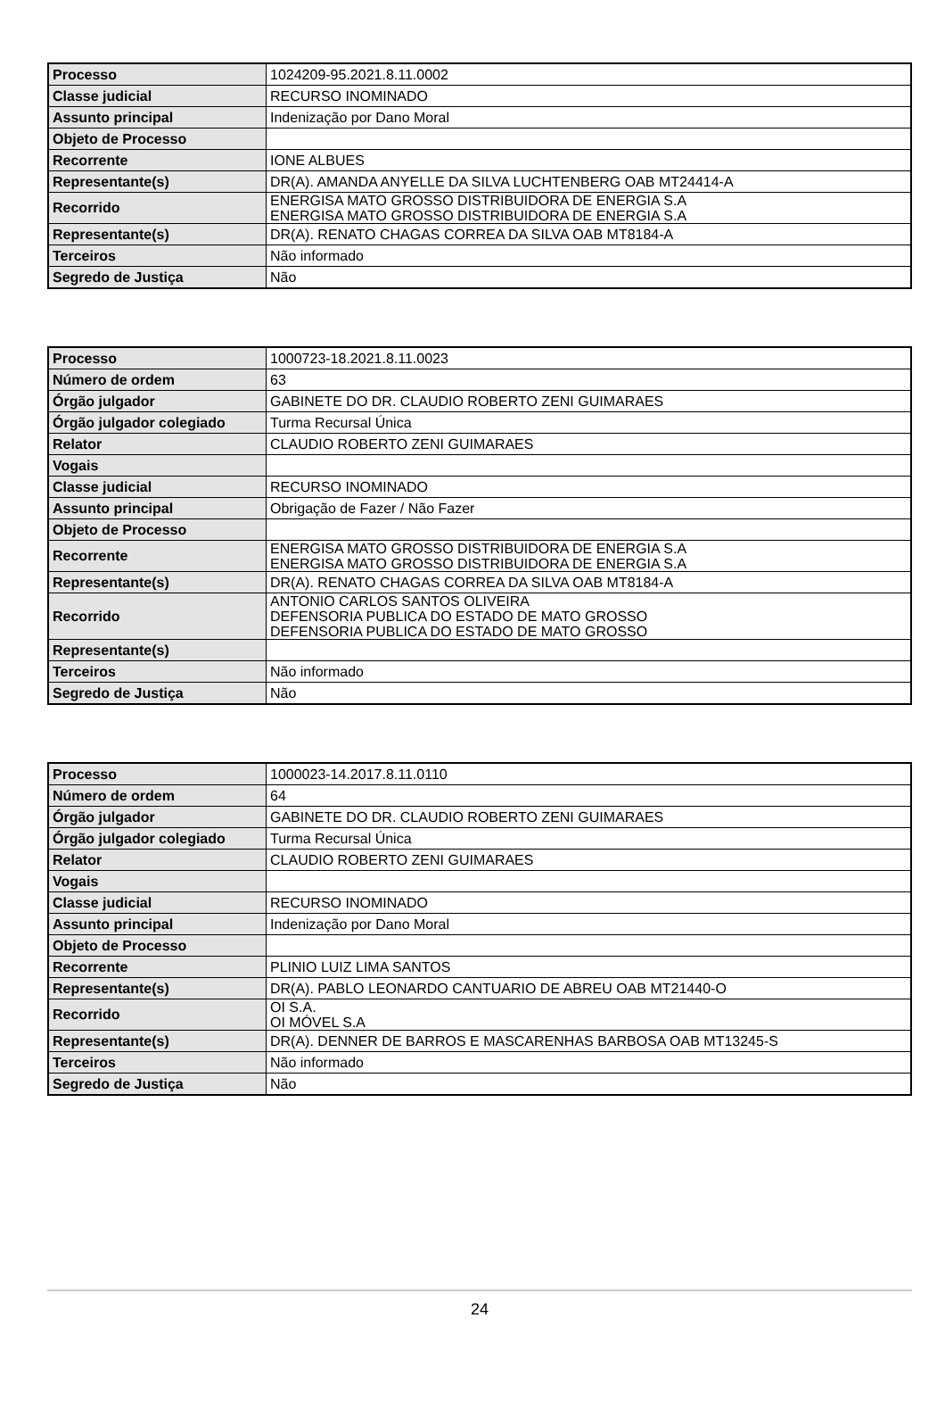| Processo | 1024209-95.2021.8.11.0002 |
| Classe judicial | RECURSO INOMINADO |
| Assunto principal | Indenização por Dano Moral |
| Objeto de Processo | |
| Recorrente | IONE ALBUES |
| Representante(s) | DR(A). AMANDA ANYELLE DA SILVA LUCHTENBERG OAB MT24414-A |
| Recorrido | ENERGISA MATO GROSSO DISTRIBUIDORA DE ENERGIA S.A ENERGISA MATO GROSSO DISTRIBUIDORA DE ENERGIA S.A |
| Representante(s) | DR(A). RENATO CHAGAS CORREA DA SILVA OAB MT8184-A |
| Terceiros | Não informado |
| Segredo de Justiça | Não |
| Processo | 1000723-18.2021.8.11.0023 |
| Número de ordem | 63 |
| Órgão julgador | GABINETE DO DR. CLAUDIO ROBERTO ZENI GUIMARAES |
| Órgão julgador colegiado | Turma Recursal Única |
| Relator | CLAUDIO ROBERTO ZENI GUIMARAES |
| Vogais | |
| Classe judicial | RECURSO INOMINADO |
| Assunto principal | Obrigação de Fazer / Não Fazer |
| Objeto de Processo | |
| Recorrente | ENERGISA MATO GROSSO DISTRIBUIDORA DE ENERGIA S.A ENERGISA MATO GROSSO DISTRIBUIDORA DE ENERGIA S.A |
| Representante(s) | DR(A). RENATO CHAGAS CORREA DA SILVA OAB MT8184-A |
| Recorrido | ANTONIO CARLOS SANTOS OLIVEIRA DEFENSORIA PUBLICA DO ESTADO DE MATO GROSSO DEFENSORIA PUBLICA DO ESTADO DE MATO GROSSO |
| Representante(s) | |
| Terceiros | Não informado |
| Segredo de Justiça | Não |
| Processo | 1000023-14.2017.8.11.0110 |
| Número de ordem | 64 |
| Órgão julgador | GABINETE DO DR. CLAUDIO ROBERTO ZENI GUIMARAES |
| Órgão julgador colegiado | Turma Recursal Única |
| Relator | CLAUDIO ROBERTO ZENI GUIMARAES |
| Vogais | |
| Classe judicial | RECURSO INOMINADO |
| Assunto principal | Indenização por Dano Moral |
| Objeto de Processo | |
| Recorrente | PLINIO LUIZ LIMA SANTOS |
| Representante(s) | DR(A). PABLO LEONARDO CANTUARIO DE ABREU OAB MT21440-O |
| Recorrido | OI S.A. OI MÓVEL S.A |
| Representante(s) | DR(A). DENNER DE BARROS E MASCARENHAS BARBOSA OAB MT13245-S |
| Terceiros | Não informado |
| Segredo de Justiça | Não |
24